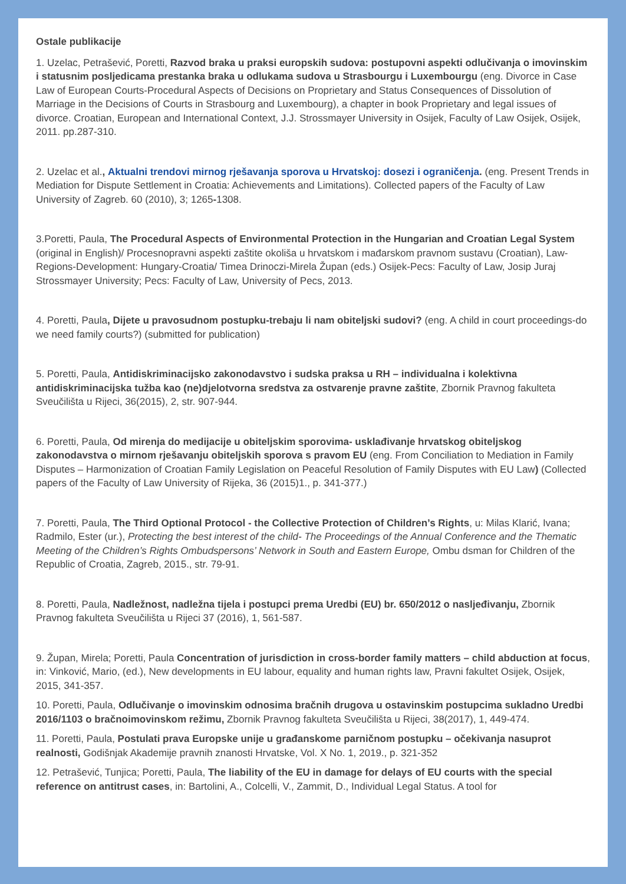Ostale publikacije
1. Uzelac, Petrašević, Poretti, Razvod braka u praksi europskih sudova: postupovni aspekti odlučivanja o imovinskim i statusnim posljedicama prestanka braka u odlukama sudova u Strasbourgu i Luxembourgu (eng. Divorce in Case Law of European Courts-Procedural Aspects of Decisions on Proprietary and Status Consequences of Dissolution of Marriage in the Decisions of Courts in Strasbourg and Luxembourg), a chapter in book Proprietary and legal issues of divorce. Croatian, European and International Context, J.J. Strossmayer University in Osijek, Faculty of Law Osijek, Osijek, 2011. pp.287-310.
2. Uzelac et al., Aktualni trendovi mirnog rješavanja sporova u Hrvatskoj: dosezi i ograničenja. (eng. Present Trends in Mediation for Dispute Settlement in Croatia: Achievements and Limitations). Collected papers of the Faculty of Law University of Zagreb. 60 (2010), 3; 1265-1308.
3.Poretti, Paula, The Procedural Aspects of Environmental Protection in the Hungarian and Croatian Legal System (original in English)/ Procesnopravni aspekti zaštite okoliša u hrvatskom i mađarskom pravnom sustavu (Croatian), Law-Regions-Development: Hungary-Croatia/ Timea Drinoczi-Mirela Župan (eds.) Osijek-Pecs: Faculty of Law, Josip Juraj Strossmayer University; Pecs: Faculty of Law, University of Pecs, 2013.
4. Poretti, Paula, Dijete u pravosudnom postupku-trebaju li nam obiteljski sudovi? (eng. A child in court proceedings-do we need family courts?) (submitted for publication)
5. Poretti, Paula, Antidiskriminacijsko zakonodavstvo i sudska praksa u RH – individualna i kolektivna antidiskriminacijska tužba kao (ne)djelotvorna sredstva za ostvarenje pravne zaštite, Zbornik Pravnog fakulteta Sveučilišta u Rijeci, 36(2015), 2, str. 907-944.
6. Poretti, Paula, Od mirenja do medijacije u obiteljskim sporovima- usklađivanje hrvatskog obiteljskog zakonodavstva o mirnom rješavanju obiteljskih sporova s pravom EU (eng. From Conciliation to Mediation in Family Disputes – Harmonization of Croatian Family Legislation on Peaceful Resolution of Family Disputes with EU Law) (Collected papers of the Faculty of Law University of Rijeka, 36 (2015)1., p. 341-377.)
7. Poretti, Paula, The Third Optional Protocol - the Collective Protection of Children’s Rights, u: Milas Klarić, Ivana; Radmilo, Ester (ur.), Protecting the best interest of the child- The Proceedings of the Annual Conference and the Thematic Meeting of the Children’s Rights Ombudspersons’ Network in South and Eastern Europe, Ombu dsman for Children of the Republic of Croatia, Zagreb, 2015., str. 79-91.
8. Poretti, Paula, Nadležnost, nadležna tijela i postupci prema Uredbi (EU) br. 650/2012 o nasljeđivanju, Zbornik Pravnog fakulteta Sveučilišta u Rijeci 37 (2016), 1, 561-587.
9. Župan, Mirela; Poretti, Paula Concentration of jurisdiction in cross-border family matters – child abduction at focus, in: Vinković, Mario, (ed.), New developments in EU labour, equality and human rights law, Pravni fakultet Osijek, Osijek, 2015, 341-357.
10. Poretti, Paula, Odlučivanje o imovinskim odnosima bračnih drugova u ostavinskim postupcima sukladno Uredbi 2016/1103 o bračnoimovinskom režimu, Zbornik Pravnog fakulteta Sveučilišta u Rijeci, 38(2017), 1, 449-474.
11. Poretti, Paula, Postulati prava Europske unije u građanskome parničnom postupku – očekivanja nasuprot realnosti, Godišnjak Akademije pravnih znanosti Hrvatske, Vol. X No. 1, 2019., p. 321-352
12. Petrašević, Tunjica; Poretti, Paula, The liability of the EU in damage for delays of EU courts with the special reference on antitrust cases, in: Bartolini, A., Colcelli, V., Zammit, D., Individual Legal Status. A tool for